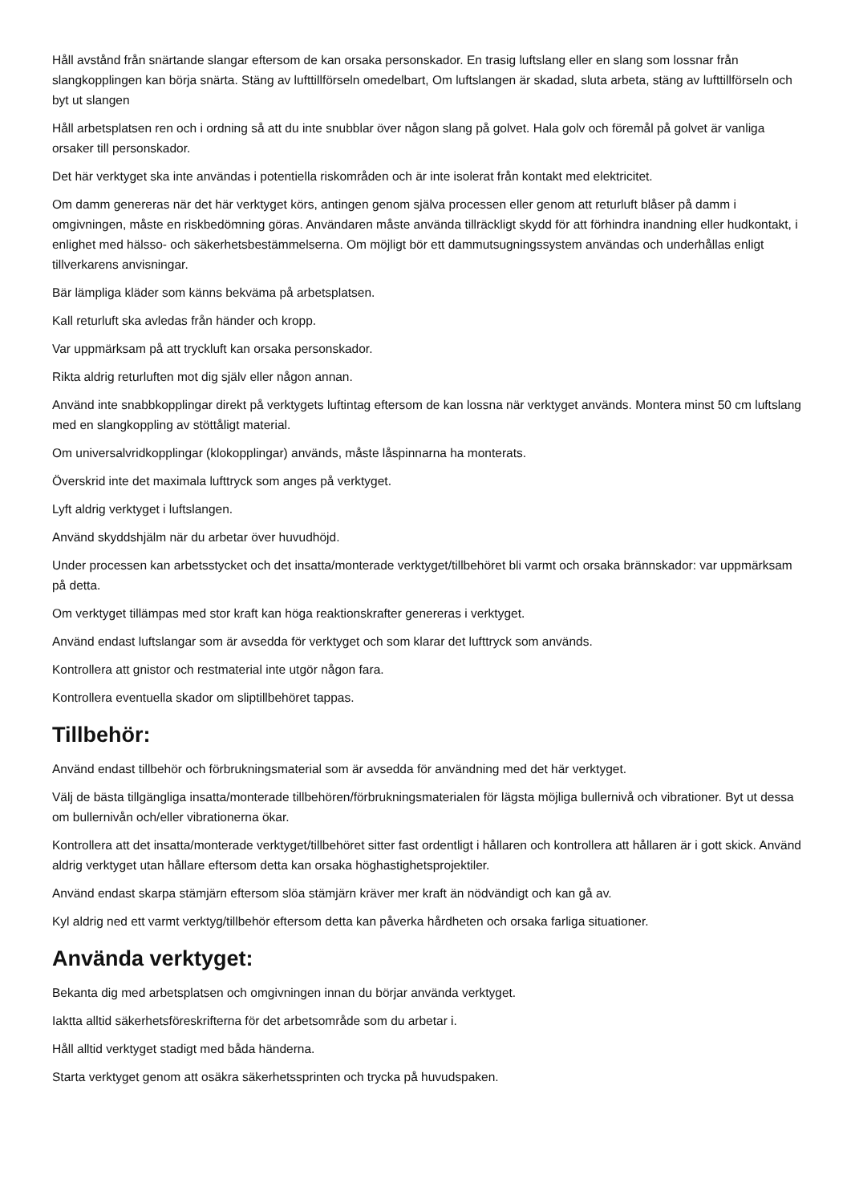Håll avstånd från snärtande slangar eftersom de kan orsaka personskador. En trasig luftslang eller en slang som lossnar från slangkopplingen kan börja snärta. Stäng av lufttillförseln omedelbart, Om luftslangen är skadad, sluta arbeta, stäng av lufttillförseln och byt ut slangen
Håll arbetsplatsen ren och i ordning så att du inte snubblar över någon slang på golvet. Hala golv och föremål på golvet är vanliga orsaker till personskador.
Det här verktyget ska inte användas i potentiella riskområden och är inte isolerat från kontakt med elektricitet.
Om damm genereras när det här verktyget körs, antingen genom själva processen eller genom att returluft blåser på damm i omgivningen, måste en riskbedömning göras. Användaren måste använda tillräckligt skydd för att förhindra inandning eller hudkontakt, i enlighet med hälsso- och säkerhetsbestämmelserna. Om möjligt bör ett dammutsugningssystem användas och underhållas enligt tillverkarens anvisningar.
Bär lämpliga kläder som känns bekväma på arbetsplatsen.
Kall returluft ska avledas från händer och kropp.
Var uppmärksam på att tryckluft kan orsaka personskador.
Rikta aldrig returluften mot dig själv eller någon annan.
Använd inte snabbkopplingar direkt på verktygets luftintag eftersom de kan lossna när verktyget används. Montera minst 50 cm luftslang med en slangkoppling av stöttåligt material.
Om universalvridkopplingar (klokopplingar) används, måste låspinnarna ha monterats.
Överskrid inte det maximala lufttryck som anges på verktyget.
Lyft aldrig verktyget i luftslangen.
Använd skyddshjälm när du arbetar över huvudhöjd.
Under processen kan arbetsstycket och det insatta/monterade verktyget/tillbehöret bli varmt och orsaka brännskador: var uppmärksam på detta.
Om verktyget tillämpas med stor kraft kan höga reaktionskrafter genereras i verktyget.
Använd endast luftslangar som är avsedda för verktyget och som klarar det lufttryck som används.
Kontrollera att gnistor och restmaterial inte utgör någon fara.
Kontrollera eventuella skador om sliptillbehöret tappas.
Tillbehör:
Använd endast tillbehör och förbrukningsmaterial som är avsedda för användning med det här verktyget.
Välj de bästa tillgängliga insatta/monterade tillbehören/förbrukningsmaterialen för lägsta möjliga bullernivå och vibrationer. Byt ut dessa om bullernivån och/eller vibrationerna ökar.
Kontrollera att det insatta/monterade verktyget/tillbehöret sitter fast ordentligt i hållaren och kontrollera att hållaren är i gott skick. Använd aldrig verktyget utan hållare eftersom detta kan orsaka höghastighetsprojektiler.
Använd endast skarpa stämjärn eftersom slöa stämjärn kräver mer kraft än nödvändigt och kan gå av.
Kyl aldrig ned ett varmt verktyg/tillbehör eftersom detta kan påverka hårdheten och orsaka farliga situationer.
Använda verktyget:
Bekanta dig med arbetsplatsen och omgivningen innan du börjar använda verktyget.
Iaktta alltid säkerhetsföreskrifterna för det arbetsområde som du arbetar i.
Håll alltid verktyget stadigt med båda händerna.
Starta verktyget genom att osäkra säkerhetssprinten och trycka på huvudspaken.